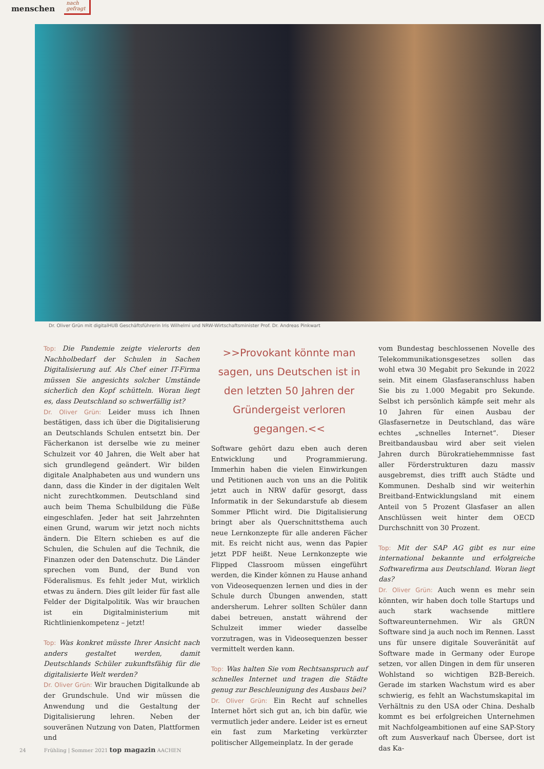menschen
nach
gefragt
Dr. Oliver Grün mit digitalHUB Geschäftsführerin Iris Wilhelmi und NRW-Wirtschaftsminister Prof. Dr. Andreas Pinkwart
Top: Die Pandemie zeigte vielerorts den Nachholbedarf der Schulen in Sachen Digitalisierung auf. Als Chef einer IT-Firma müssen Sie angesichts solcher Umstände sicherlich den Kopf schütteln. Woran liegt es, dass Deutschland so schwerfällig ist?
Dr. Oliver Grün: Leider muss ich Ihnen bestätigen, dass ich über die Digitalisierung an Deutschlands Schulen entsetzt bin. Der Fächerkanon ist derselbe wie zu meiner Schulzeit vor 40 Jahren, die Welt aber hat sich grundlegend geändert. Wir bilden digitale Analphabeten aus und wundern uns dann, dass die Kinder in der digitalen Welt nicht zurechtkommen. Deutschland sind auch beim Thema Schulbildung die Füße eingeschlafen. Jeder hat seit Jahrzehnten einen Grund, warum wir jetzt noch nichts ändern. Die Eltern schieben es auf die Schulen, die Schulen auf die Technik, die Finanzen oder den Datenschutz. Die Länder sprechen vom Bund, der Bund von Föderalismus. Es fehlt jeder Mut, wirklich etwas zu ändern. Dies gilt leider für fast alle Felder der Digitalpolitik. Was wir brauchen ist ein Digitalministerium mit Richtlinienkompetenz – jetzt!
Top: Was konkret müsste Ihrer Ansicht nach anders gestaltet werden, damit Deutschlands Schüler zukunftsfähig für die digitalisierte Welt werden?
Dr. Oliver Grün: Wir brauchen Digitalkunde ab der Grundschule. Und wir müssen die Anwendung und die Gestaltung der Digitalisierung lehren. Neben der souveränen Nutzung von Daten, Plattformen und
>>Provokant könnte man sagen, uns Deutschen ist in den letzten 50 Jahren der Gründergeist verloren gegangen.<<
Software gehört dazu eben auch deren Entwicklung und Programmierung. Immerhin haben die vielen Einwirkungen und Petitionen auch von uns an die Politik jetzt auch in NRW dafür gesorgt, dass Informatik in der Sekundarstufe ab diesem Sommer Pflicht wird. Die Digitalisierung bringt aber als Querschnittsthema auch neue Lernkonzepte für alle anderen Fächer mit. Es reicht nicht aus, wenn das Papier jetzt PDF heißt. Neue Lernkonzepte wie Flipped Classroom müssen eingeführt werden, die Kinder können zu Hause anhand von Videosequenzen lernen und dies in der Schule durch Übungen anwenden, statt andersherum. Lehrer sollten Schüler dann dabei betreuen, anstatt während der Schulzeit immer wieder dasselbe vorzutragen, was in Videosequenzen besser vermittelt werden kann.
Top: Was halten Sie vom Rechtsanspruch auf schnelles Internet und tragen die Städte genug zur Beschleunigung des Ausbaus bei?
Dr. Oliver Grün: Ein Recht auf schnelles Internet hört sich gut an, ich bin dafür, wie vermutlich jeder andere. Leider ist es erneut ein fast zum Marketing verkürzter politischer Allgemeinplatz. In der gerade
vom Bundestag beschlossenen Novelle des Telekommunikationsgesetzes sollen das wohl etwa 30 Megabit pro Sekunde in 2022 sein. Mit einem Glasfaseranschluss haben Sie bis zu 1.000 Megabit pro Sekunde. Selbst ich persönlich kämpfe seit mehr als 10 Jahren für einen Ausbau der Glasfasernetze in Deutschland, das wäre echtes „schnelles Internet“. Dieser Breitbandausbau wird aber seit vielen Jahren durch Bürokratiehemmnisse fast aller Förderstrukturen dazu massiv ausgebremst, dies trifft auch Städte und Kommunen. Deshalb sind wir weiterhin Breitband-Entwicklungsland mit einem Anteil von 5 Prozent Glasfaser an allen Anschlüssen weit hinter dem OECD Durchschnitt von 30 Prozent.
Top: Mit der SAP AG gibt es nur eine international bekannte und erfolgreiche Softwarefirma aus Deutschland. Woran liegt das?
Dr. Oliver Grün: Auch wenn es mehr sein könnten, wir haben doch tolle Startups und auch stark wachsende mittlere Softwareunternehmen. Wir als GRÜN Software sind ja auch noch im Rennen. Lasst uns für unsere digitale Souveränität auf Software made in Germany oder Europe setzen, vor allen Dingen in dem für unseren Wohlstand so wichtigen B2B-Bereich. Gerade im starken Wachstum wird es aber schwierig, es fehlt an Wachstumskapital im Verhältnis zu den USA oder China. Deshalb kommt es bei erfolgreichen Unternehmen mit Nachfolgeambitionen auf eine SAP-Story oft zum Ausverkauf nach Übersee, dort ist das Ka-
24 Frühling | Sommer 2021 top magazin AACHEN